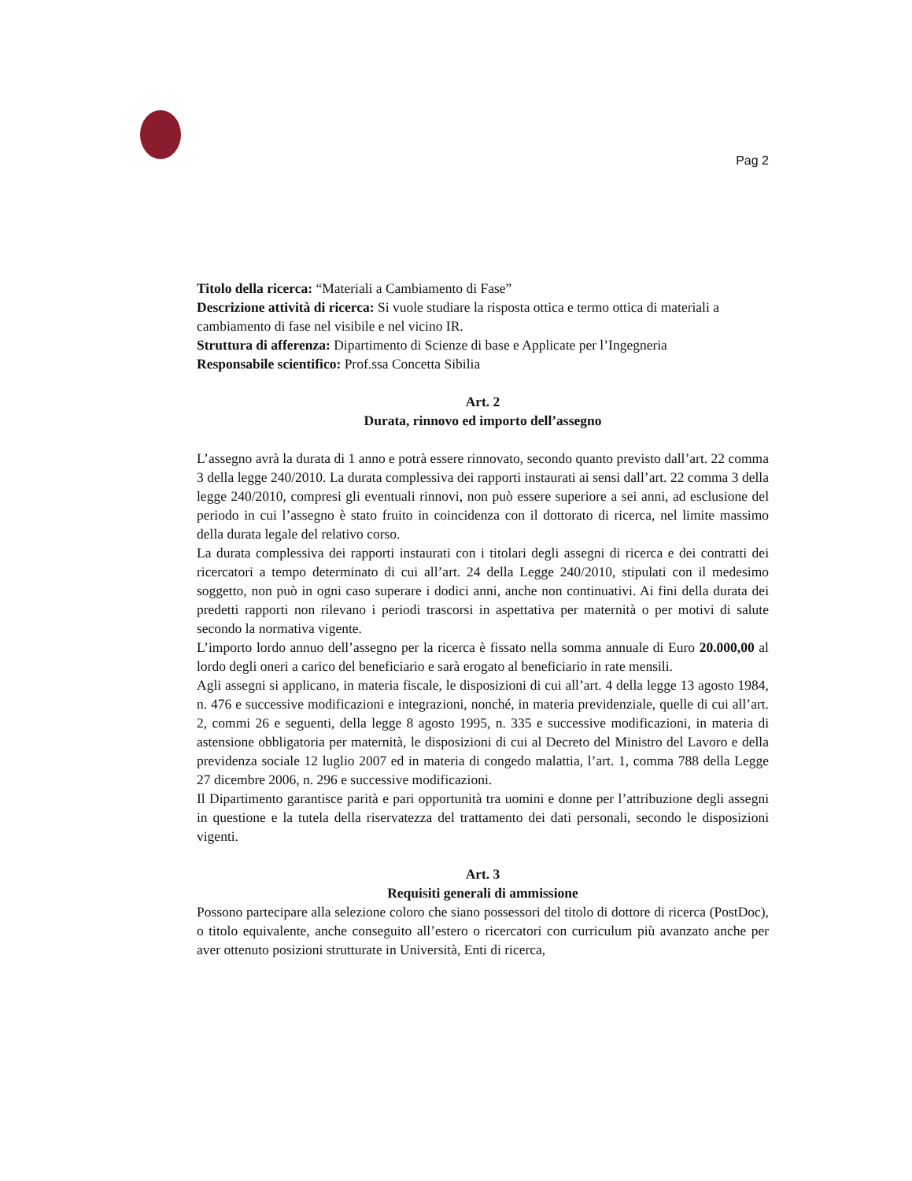Pag 2
Titolo della ricerca: “Materiali a Cambiamento di Fase”
Descrizione attività di ricerca: Si vuole studiare la risposta ottica e termo ottica di materiali a cambiamento di fase nel visibile e nel vicino IR.
Struttura di afferenza: Dipartimento di Scienze di base e Applicate per l’Ingegneria
Responsabile scientifico: Prof.ssa Concetta Sibilia
Art. 2
Durata, rinnovo ed importo dell’assegno
L’assegno avrà la durata di 1 anno e potrà essere rinnovato, secondo quanto previsto dall’art. 22 comma 3 della legge 240/2010. La durata complessiva dei rapporti instaurati ai sensi dall’art. 22 comma 3 della legge 240/2010, compresi gli eventuali rinnovi, non può essere superiore a sei anni, ad esclusione del periodo in cui l’assegno è stato fruito in coincidenza con il dottorato di ricerca, nel limite massimo della durata legale del relativo corso.
La durata complessiva dei rapporti instaurati con i titolari degli assegni di ricerca e dei contratti dei ricercatori a tempo determinato di cui all’art. 24 della Legge 240/2010, stipulati con il medesimo soggetto, non può in ogni caso superare i dodici anni, anche non continuativi. Ai fini della durata dei predetti rapporti non rilevano i periodi trascorsi in aspettativa per maternità o per motivi di salute secondo la normativa vigente.
L’importo lordo annuo dell’assegno per la ricerca è fissato nella somma annuale di Euro 20.000,00 al lordo degli oneri a carico del beneficiario e sarà erogato al beneficiario in rate mensili.
Agli assegni si applicano, in materia fiscale, le disposizioni di cui all’art. 4 della legge 13 agosto 1984, n. 476 e successive modificazioni e integrazioni, nonché, in materia previdenziale, quelle di cui all’art. 2, commi 26 e seguenti, della legge 8 agosto 1995, n. 335 e successive modificazioni, in materia di astensione obbligatoria per maternità, le disposizioni di cui al Decreto del Ministro del Lavoro e della previdenza sociale 12 luglio 2007 ed in materia di congedo malattia, l’art. 1, comma 788 della Legge 27 dicembre 2006, n. 296 e successive modificazioni.
Il Dipartimento garantisce parità e pari opportunità tra uomini e donne per l’attribuzione degli assegni in questione e la tutela della riservatezza del trattamento dei dati personali, secondo le disposizioni vigenti.
Art. 3
Requisiti generali di ammissione
Possono partecipare alla selezione coloro che siano possessori del titolo di dottore di ricerca (PostDoc), o titolo equivalente, anche conseguito all’estero o ricercatori con curriculum più avanzato anche per aver ottenuto posizioni strutturate in Università, Enti di ricerca,